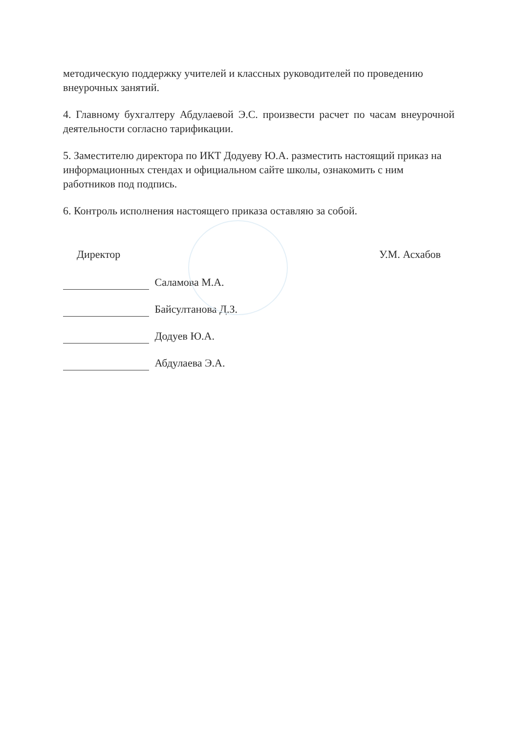методическую поддержку учителей и классных руководителей по проведению внеурочных занятий.
4. Главному бухгалтеру Абдулаевой Э.С. произвести расчет по часам внеурочной деятельности согласно тарификации.
5. Заместителю директора по ИКТ Додуеву Ю.А. разместить настоящий приказ на информационных стендах и официальном сайте школы, ознакомить с ним работников под подпись.
6. Контроль исполнения настоящего приказа оставляю за собой.
Директор У.М. Асхабов
Саламова М.А.
Байсултанова Д.З.
Додуев Ю.А.
Абдулаева Э.А.